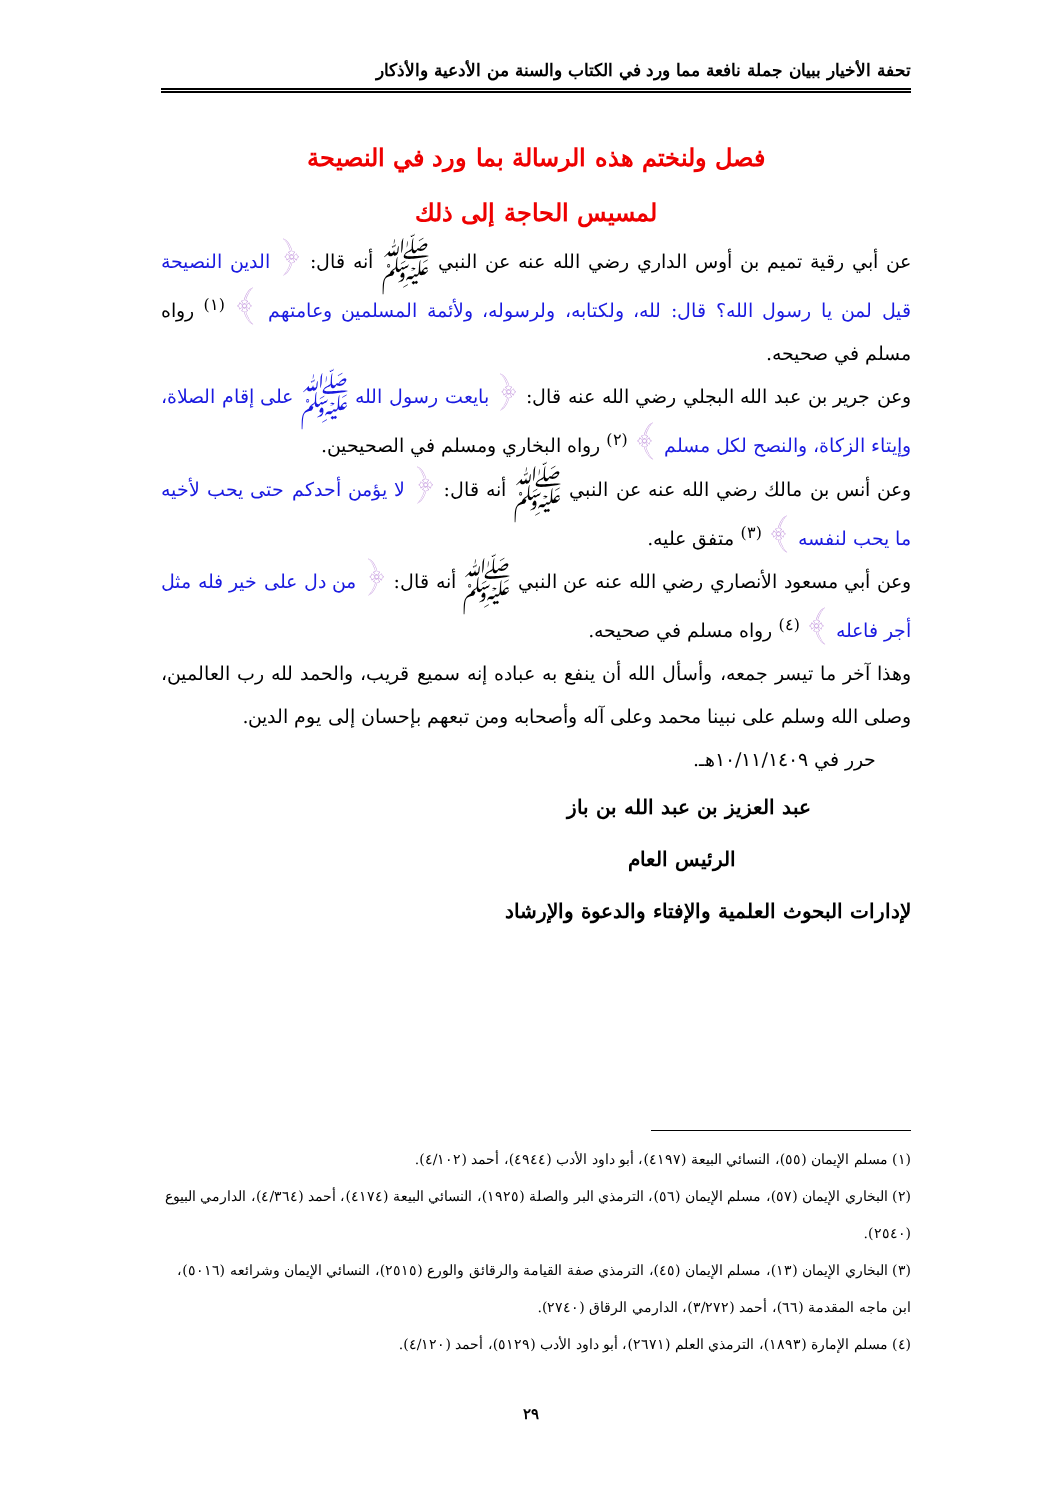تحفة الأخيار ببيان جملة نافعة مما ورد في الكتاب والسنة من الأدعية والأذكار
فصل ولنختم هذه الرسالة بما ورد في النصيحة
لمسيس الحاجة إلى ذلك
عن أبي رقية تميم بن أوس الداري رضي الله عنه عن النبي ﷺ أنه قال: ﴿ الدين النصيحة قيل لمن يا رسول الله؟ قال: لله، ولكتابه، ولرسوله، ولأئمة المسلمين وعامتهم ﴾ <sup>(١)</sup> رواه مسلم في صحيحه.
وعن جرير بن عبد الله البجلي رضي الله عنه قال: ﴿ بايعت رسول الله ﷺ على إقام الصلاة، وإيتاء الزكاة، والنصح لكل مسلم ﴾ <sup>(٢)</sup> رواه البخاري ومسلم في الصحيحين.
وعن أنس بن مالك رضي الله عنه عن النبي ﷺ أنه قال: ﴿ لا يؤمن أحدكم حتى يحب لأخيه ما يحب لنفسه ﴾ <sup>(٣)</sup> متفق عليه.
وعن أبي مسعود الأنصاري رضي الله عنه عن النبي ﷺ أنه قال: ﴿ من دل على خير فله مثل أجر فاعله ﴾ <sup>(٤)</sup> رواه مسلم في صحيحه.
وهذا آخر ما تيسر جمعه، وأسأل الله أن ينفع به عباده إنه سميع قريب، والحمد لله رب العالمين، وصلى الله وسلم على نبينا محمد وعلى آله وأصحابه ومن تبعهم بإحسان إلى يوم الدين.
حرر في ١٠/١١/١٤٠٩هـ.
عبد العزيز بن عبد الله بن باز
الرئيس العام
لإدارات البحوث العلمية والإفتاء والدعوة والإرشاد
(١) مسلم الإيمان (٥٥)، النسائي البيعة (٤١٩٧)، أبو داود الأدب (٤٩٤٤)، أحمد (٤/١٠٢).
(٢) البخاري الإيمان (٥٧)، مسلم الإيمان (٥٦)، الترمذي البر والصلة (١٩٢٥)، النسائي البيعة (٤١٧٤)، أحمد (٤/٣٦٤)، الدارمي البيوع (٢٥٤٠).
(٣) البخاري الإيمان (١٣)، مسلم الإيمان (٤٥)، الترمذي صفة القيامة والرقائق والورع (٢٥١٥)، النسائي الإيمان وشرائعه (٥٠١٦)، ابن ماجه المقدمة (٦٦)، أحمد (٣/٢٧٢)، الدارمي الرقاق (٢٧٤٠).
(٤) مسلم الإمارة (١٨٩٣)، الترمذي العلم (٢٦٧١)، أبو داود الأدب (٥١٢٩)، أحمد (٤/١٢٠).
٢٩